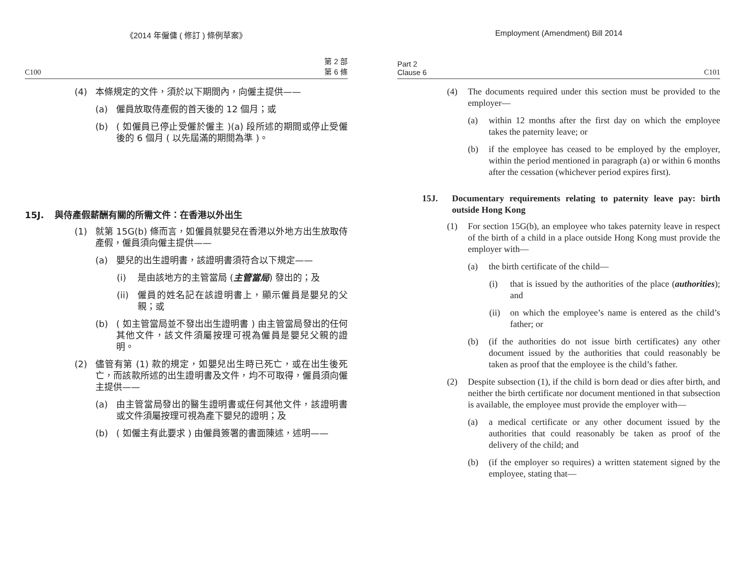《2014 年僱傭 ( 修訂 ) 條例草案》
C100 第 2 部
第 6 條
(4) 本條規定的文件，須於以下期間內，向僱主提供——
(a) 僱員放取侍產假的首天後的 12 個月；或
(b) ( 如僱員已停止受僱於僱主 )(a) 段所述的期間或停止受僱後的 6 個月 ( 以先屆滿的期間為準 )。
15J. 與侍產假薪酬有關的所需文件：在香港以外出生
(1) 就第 15G(b) 條而言，如僱員就嬰兒在香港以外地方出生放取侍產假，僱員須向僱主提供——
(a) 嬰兒的出生證明書，該證明書須符合以下規定——
(i) 是由該地方的主管當局 (主管當局) 發出的；及
(ii) 僱員的姓名記在該證明書上，顯示僱員是嬰兒的父親；或
(b) ( 如主管當局並不發出出生證明書 ) 由主管當局發出的任何其他文件，該文件須屬按理可視為僱員是嬰兒父親的證明。
(2) 儘管有第 (1) 款的規定，如嬰兒出生時已死亡，或在出生後死亡，而該款所述的出生證明書及文件，均不可取得，僱員須向僱主提供——
(a) 由主管當局發出的醫生證明書或任何其他文件，該證明書或文件須屬按理可視為產下嬰兒的證明；及
(b) ( 如僱主有此要求 ) 由僱員簽署的書面陳述，述明——
Employment (Amendment) Bill 2014
Part 2
Clause 6 C101
(4) The documents required under this section must be provided to the employer—
(a) within 12 months after the first day on which the employee takes the paternity leave; or
(b) if the employee has ceased to be employed by the employer, within the period mentioned in paragraph (a) or within 6 months after the cessation (whichever period expires first).
15J. Documentary requirements relating to paternity leave pay: birth outside Hong Kong
(1) For section 15G(b), an employee who takes paternity leave in respect of the birth of a child in a place outside Hong Kong must provide the employer with—
(a) the birth certificate of the child—
(i) that is issued by the authorities of the place (authorities); and
(ii) on which the employee’s name is entered as the child’s father; or
(b) (if the authorities do not issue birth certificates) any other document issued by the authorities that could reasonably be taken as proof that the employee is the child’s father.
(2) Despite subsection (1), if the child is born dead or dies after birth, and neither the birth certificate nor document mentioned in that subsection is available, the employee must provide the employer with—
(a) a medical certificate or any other document issued by the authorities that could reasonably be taken as proof of the delivery of the child; and
(b) (if the employer so requires) a written statement signed by the employee, stating that—